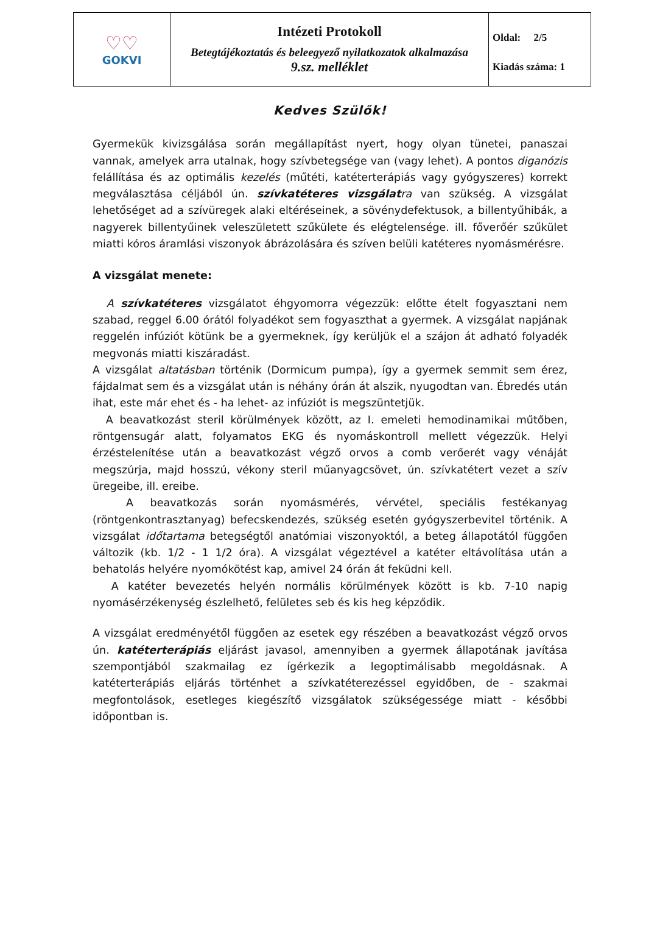| ♡♡ GOKVI | Intézeti Protokoll Betegtájékoztatás és beleegyező nyilatkozatok alkalmazása 9.sz. melléklet | Oldal: 2/5 Kiadás száma: 1 |
Kedves Szülők!
Gyermekük kivizsgálása során megállapítást nyert, hogy olyan tünetei, panaszai vannak, amelyek arra utalnak, hogy szívbetegsége van (vagy lehet). A pontos diganózis felállítása és az optimális kezelés (műtéti, katéterterápiás vagy gyógyszeres) korrekt megválasztása céljából ún. szívkatéteres vizsgálat ra van szükség. A vizsgálat lehetőséget ad a szívüregek alaki eltéréseinek, a sövénydefektusok, a billentyűhibák, a nagyerek billentyűinek veleszületett szűkülete és elégtelensége. ill. főverőér szűkület miatti kóros áramlási viszonyok ábrázolására és szíven belüli katéteres nyomásmérésre.
A vizsgálat menete:
A szívkatéteres vizsgálatot éhgyomorra végezzük: előtte ételt fogyasztani nem szabad, reggel 6.00 órától folyadékot sem fogyaszthat a gyermek. A vizsgálat napjának reggelén infúziót kötünk be a gyermeknek, így kerüljük el a szájon át adható folyadék megvonás miatti kiszáradást.
A vizsgálat altatásban történik (Dormicum pumpa), így a gyermek semmit sem érez, fájdalmat sem és a vizsgálat után is néhány órán át alszik, nyugodtan van. Ébredés után ihat, este már ehet és - ha lehet- az infúziót is megszüntetjük.
A beavatkozást steril körülmények között, az I. emeleti hemodinamikai műtőben, röntgensugár alatt, folyamatos EKG és nyomáskontroll mellett végezzük. Helyi érzéstelenítése után a beavatkozást végző orvos a comb verőerét vagy vénáját megszúrja, majd hosszú, vékony steril műanyagcsövet, ún. szívkatétert vezet a szív üregeibe, ill. ereibe.
A beavatkozás során nyomásmérés, vérvétel, speciális festékanyag (röntgenkontrasztanyag) befecskendezés, szükség esetén gyógyszerbevitel történik. A vizsgálat időtartama betegségtől anatómiai viszonyoktól, a beteg állapotától függően változik (kb. 1/2 - 1 1/2 óra). A vizsgálat végeztével a katéter eltávolítása után a behatolás helyére nyomókötést kap, amivel 24 órán át feküdni kell.
A katéter bevezetés helyén normális körülmények között is kb. 7-10 napig nyomásérzékenység észlelhető, felületes seb és kis heg képződik.
A vizsgálat eredményétől függően az esetek egy részében a beavatkozást végző orvos ún. katéterterápiás eljárást javasol, amennyiben a gyermek állapotának javítása szempontjából szakmailag ez ígérkezik a legoptimálisabb megoldásnak. A katéterterápiás eljárás történhet a szívkatéterezéssel egyidőben, de - szakmai megfontolások, esetleges kiegészítő vizsgálatok szükségessége miatt - későbbi időpontban is.